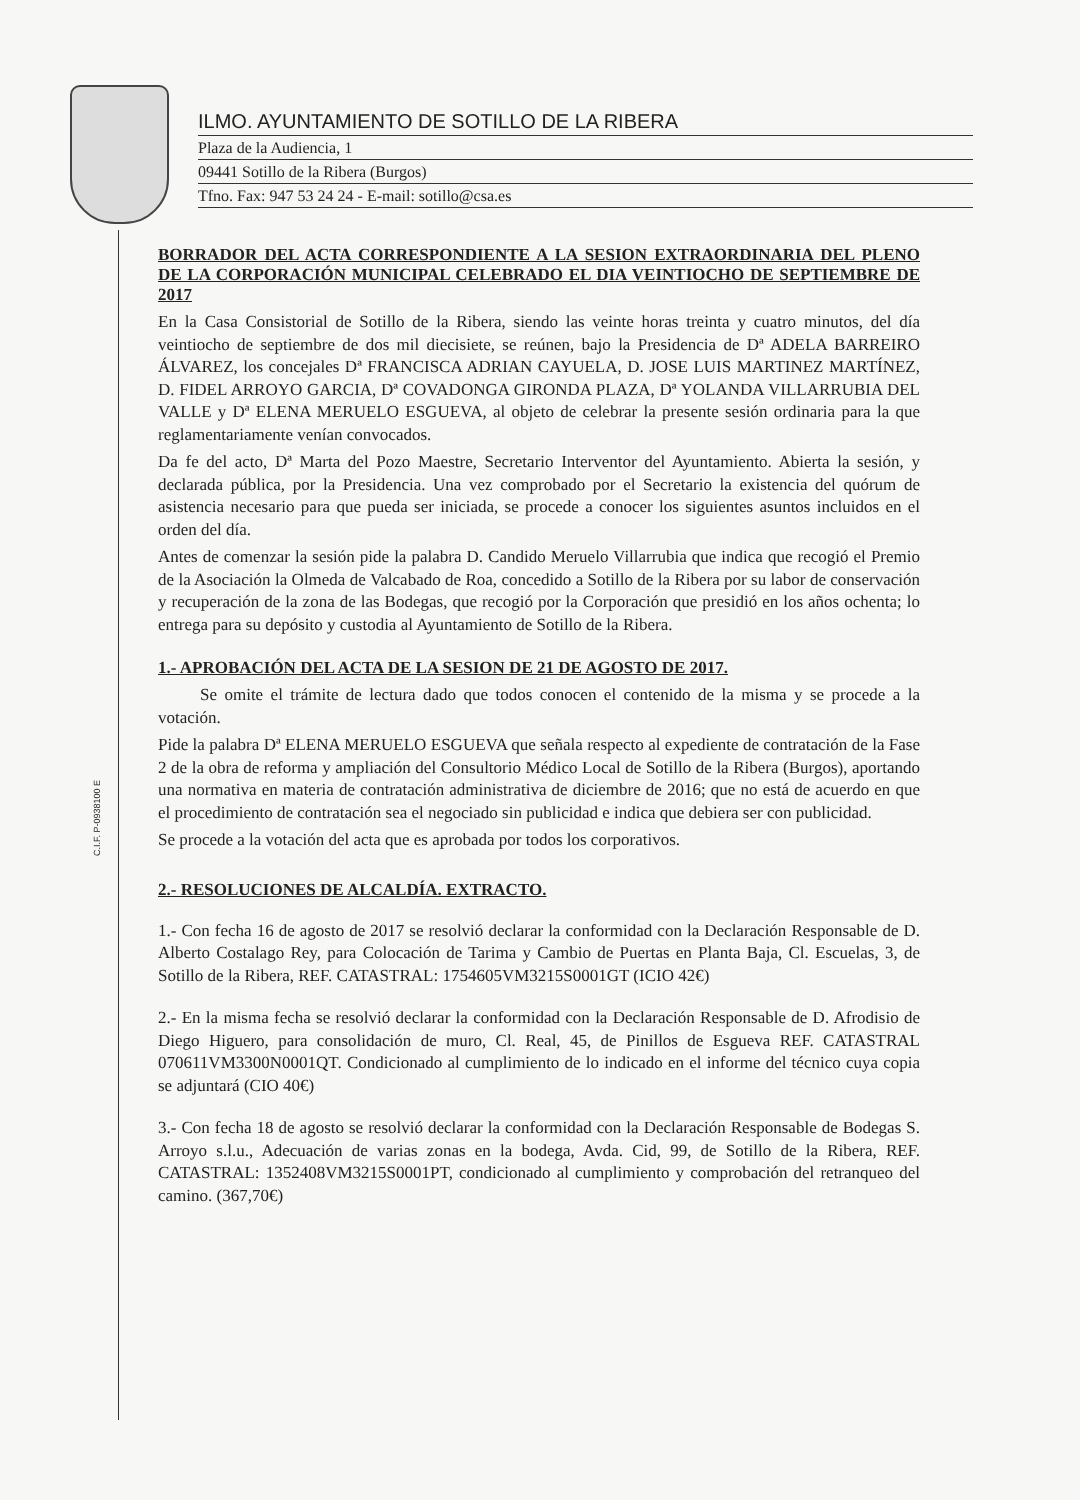ILMO. AYUNTAMIENTO DE SOTILLO DE LA RIBERA
Plaza de la Audiencia, 1
09441 Sotillo de la Ribera (Burgos)
Tfno. Fax: 947 53 24 24 - E-mail: sotillo@csa.es
C.I.F. P-0938100 E
BORRADOR DEL ACTA CORRESPONDIENTE A LA SESION EXTRAORDINARIA DEL PLENO DE LA CORPORACIÓN MUNICIPAL CELEBRADO EL DIA VEINTIOCHO DE SEPTIEMBRE DE 2017
En la Casa Consistorial de Sotillo de la Ribera, siendo las veinte horas treinta y cuatro minutos, del día veintiocho de septiembre de dos mil diecisiete, se reúnen, bajo la Presidencia de Dª ADELA BARREIRO ÁLVAREZ, los concejales Dª FRANCISCA ADRIAN CAYUELA, D. JOSE LUIS MARTINEZ MARTÍNEZ, D. FIDEL ARROYO GARCIA, Dª COVADONGA GIRONDA PLAZA, Dª YOLANDA VILLARRUBIA DEL VALLE y Dª ELENA MERUELO ESGUEVA, al objeto de celebrar la presente sesión ordinaria para la que reglamentariamente venían convocados.
Da fe del acto, Dª Marta del Pozo Maestre, Secretario Interventor del Ayuntamiento. Abierta la sesión, y declarada pública, por la Presidencia. Una vez comprobado por el Secretario la existencia del quórum de asistencia necesario para que pueda ser iniciada, se procede a conocer los siguientes asuntos incluidos en el orden del día.
Antes de comenzar la sesión pide la palabra D. Candido Meruelo Villarrubia que indica que recogió el Premio de la Asociación la Olmeda de Valcabado de Roa, concedido a Sotillo de la Ribera por su labor de conservación y recuperación de la zona de las Bodegas, que recogió por la Corporación que presidió en los años ochenta; lo entrega para su depósito y custodia al Ayuntamiento de Sotillo de la Ribera.
1.- APROBACIÓN DEL ACTA DE LA SESION DE 21 DE AGOSTO DE 2017.
Se omite el trámite de lectura dado que todos conocen el contenido de la misma y se procede a la votación.
Pide la palabra Dª ELENA MERUELO ESGUEVA que señala respecto al expediente de contratación de la Fase 2 de la obra de reforma y ampliación del Consultorio Médico Local de Sotillo de la Ribera (Burgos), aportando una normativa en materia de contratación administrativa de diciembre de 2016; que no está de acuerdo en que el procedimiento de contratación sea el negociado sin publicidad e indica que debiera ser con publicidad.
Se procede a la votación del acta que es aprobada por todos los corporativos.
2.- RESOLUCIONES DE ALCALDÍA. EXTRACTO.
1.- Con fecha 16 de agosto de 2017 se resolvió declarar la conformidad con la Declaración Responsable de D. Alberto Costalago Rey, para Colocación de Tarima y Cambio de Puertas en Planta Baja, Cl. Escuelas, 3, de Sotillo de la Ribera, REF. CATASTRAL: 1754605VM3215S0001GT (ICIO 42€)
2.- En la misma fecha se resolvió declarar la conformidad con la Declaración Responsable de D. Afrodisio de Diego Higuero, para consolidación de muro, Cl. Real, 45, de Pinillos de Esgueva REF. CATASTRAL 070611VM3300N0001QT. Condicionado al cumplimiento de lo indicado en el informe del técnico cuya copia se adjuntará (CIO 40€)
3.- Con fecha 18 de agosto se resolvió declarar la conformidad con la Declaración Responsable de Bodegas S. Arroyo s.l.u., Adecuación de varias zonas en la bodega, Avda. Cid, 99, de Sotillo de la Ribera, REF. CATASTRAL: 1352408VM3215S0001PT, condicionado al cumplimiento y comprobación del retranqueo del camino. (367,70€)